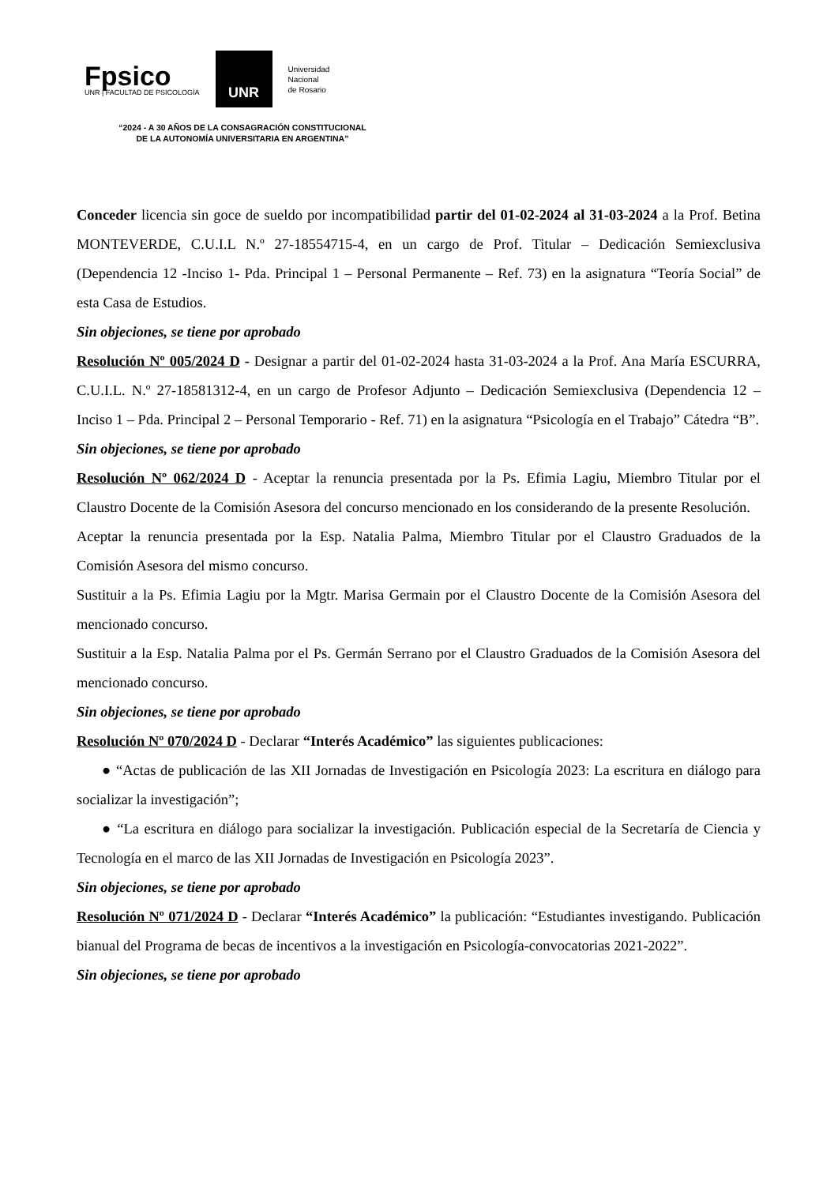Fpsico
UNR | FACULTAD DE PSICOLOGÍA
UNR
Universidad
Nacional
de Rosario
“2024 - A 30 AÑOS DE LA CONSAGRACIÓN CONSTITUCIONAL DE LA AUTONOMÍA UNIVERSITARIA EN ARGENTINA”
Conceder licencia sin goce de sueldo por incompatibilidad partir del 01-02-2024 al 31-03-2024 a la Prof. Betina MONTEVERDE, C.U.I.L N.º 27-18554715-4, en un cargo de Prof. Titular – Dedicación Semiexclusiva (Dependencia 12 -Inciso 1- Pda. Principal 1 – Personal Permanente – Ref. 73) en la asignatura “Teoría Social” de esta Casa de Estudios.
Sin objeciones, se tiene por aprobado
Resolución Nº 005/2024 D - Designar a partir del 01-02-2024 hasta 31-03-2024 a la Prof. Ana María ESCURRA, C.U.I.L. N.º 27-18581312-4, en un cargo de Profesor Adjunto – Dedicación Semiexclusiva (Dependencia 12 – Inciso 1 – Pda. Principal 2 – Personal Temporario - Ref. 71) en la asignatura “Psicología en el Trabajo” Cátedra “B”.
Sin objeciones, se tiene por aprobado
Resolución Nº 062/2024 D - Aceptar la renuncia presentada por la Ps. Efimia Lagiu, Miembro Titular por el Claustro Docente de la Comisión Asesora del concurso mencionado en los considerando de la presente Resolución.
Aceptar la renuncia presentada por la Esp. Natalia Palma, Miembro Titular por el Claustro Graduados de la Comisión Asesora del mismo concurso.
Sustituir a la Ps. Efimia Lagiu por la Mgtr. Marisa Germain por el Claustro Docente de la Comisión Asesora del mencionado concurso.
Sustituir a la Esp. Natalia Palma por el Ps. Germán Serrano por el Claustro Graduados de la Comisión Asesora del mencionado concurso.
Sin objeciones, se tiene por aprobado
Resolución Nº 070/2024 D - Declarar “Interés Académico” las siguientes publicaciones:
● “Actas de publicación de las XII Jornadas de Investigación en Psicología 2023: La escritura en diálogo para socializar la investigación”;
● “La escritura en diálogo para socializar la investigación. Publicación especial de la Secretaría de Ciencia y Tecnología en el marco de las XII Jornadas de Investigación en Psicología 2023”.
Sin objeciones, se tiene por aprobado
Resolución Nº 071/2024 D - Declarar “Interés Académico” la publicación: “Estudiantes investigando. Publicación bianual del Programa de becas de incentivos a la investigación en Psicología-convocatorias 2021-2022”.
Sin objeciones, se tiene por aprobado